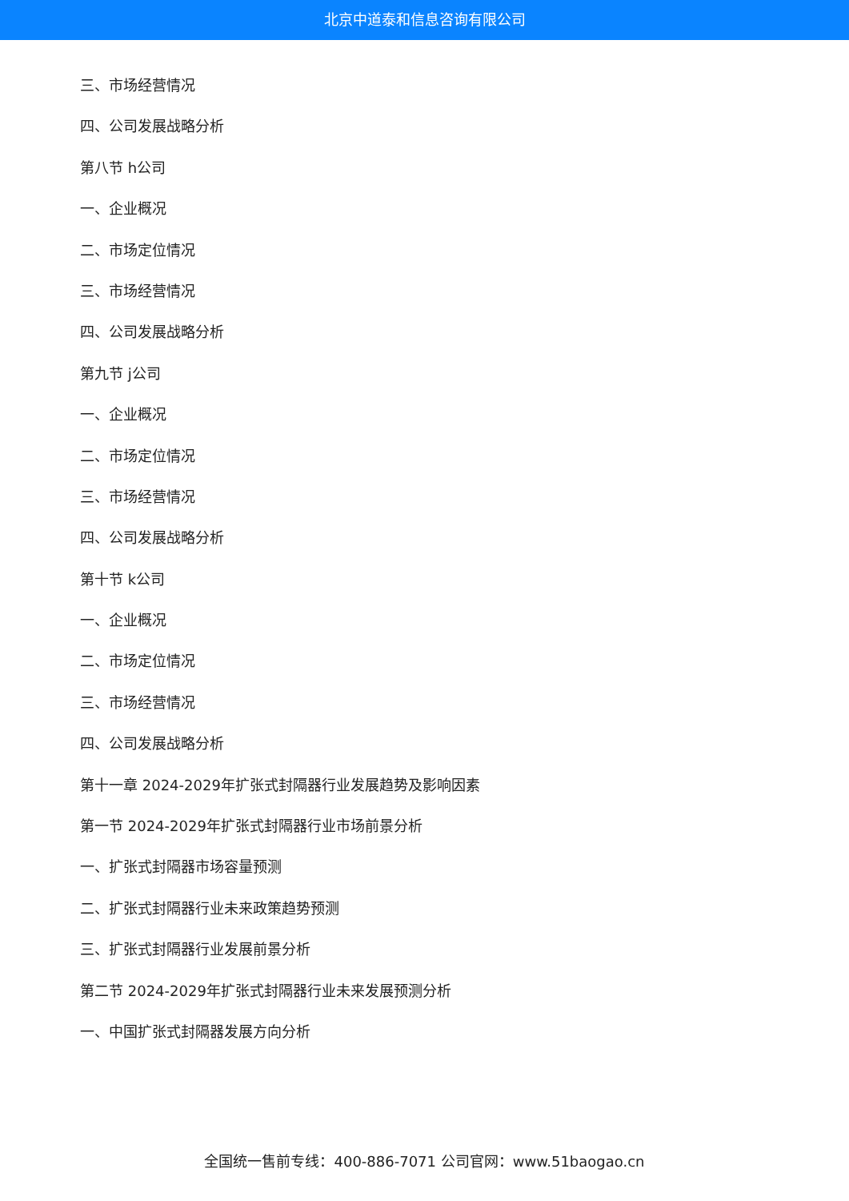北京中道泰和信息咨询有限公司
三、市场经营情况
四、公司发展战略分析
第八节 h公司
一、企业概况
二、市场定位情况
三、市场经营情况
四、公司发展战略分析
第九节 j公司
一、企业概况
二、市场定位情况
三、市场经营情况
四、公司发展战略分析
第十节 k公司
一、企业概况
二、市场定位情况
三、市场经营情况
四、公司发展战略分析
第十一章 2024-2029年扩张式封隔器行业发展趋势及影响因素
第一节 2024-2029年扩张式封隔器行业市场前景分析
一、扩张式封隔器市场容量预测
二、扩张式封隔器行业未来政策趋势预测
三、扩张式封隔器行业发展前景分析
第二节 2024-2029年扩张式封隔器行业未来发展预测分析
一、中国扩张式封隔器发展方向分析
全国统一售前专线：400-886-7071 公司官网：www.51baogao.cn